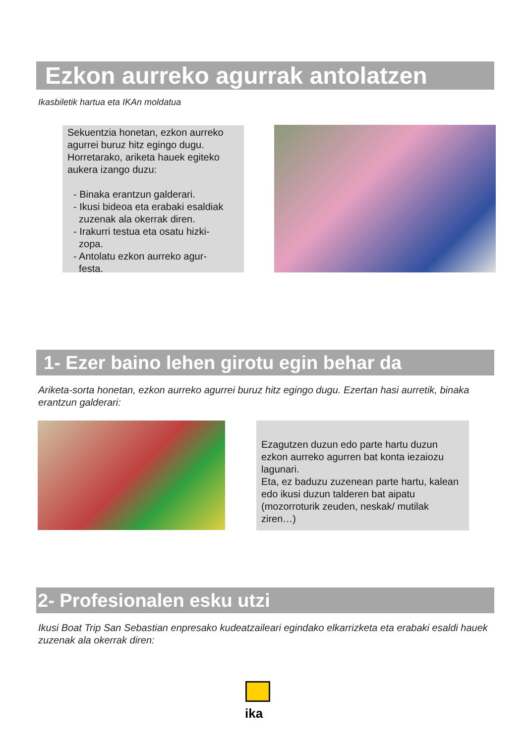Ezkon aurreko agurrak antolatzen
Ikasbiletik hartua eta IKAn moldatua
Sekuentzia honetan, ezkon aurreko agurrei buruz hitz egingo dugu. Horretarako, ariketa hauek egiteko aukera izango duzu:
- Binaka erantzun galderari.
- Ikusi bideoa eta erabaki esaldiak
zuzenak ala okerrak diren.
- Irakurri testua eta osatu hizki-
zopa.
- Antolatu ezkon aurreko agur-
festa.
1- Ezer baino lehen girotu egin behar da
Ariketa-sorta honetan, ezkon aurreko agurrei buruz hitz egingo dugu. Ezertan hasi aurretik, binaka erantzun galderari:
Ezagutzen duzun edo parte hartu duzun ezkon aurreko agurren bat konta iezaiozu lagunari.
Eta, ez baduzu zuzenean parte hartu, kalean edo ikusi duzun talderen bat aipatu (mozorroturik zeuden, neskak/ mutilak ziren…)
2- Profesionalen esku utzi
Ikusi Boat Trip San Sebastian enpresako kudeatzaileari egindako elkarrizketa eta erabaki esaldi hauek zuzenak ala okerrak diren:
ika